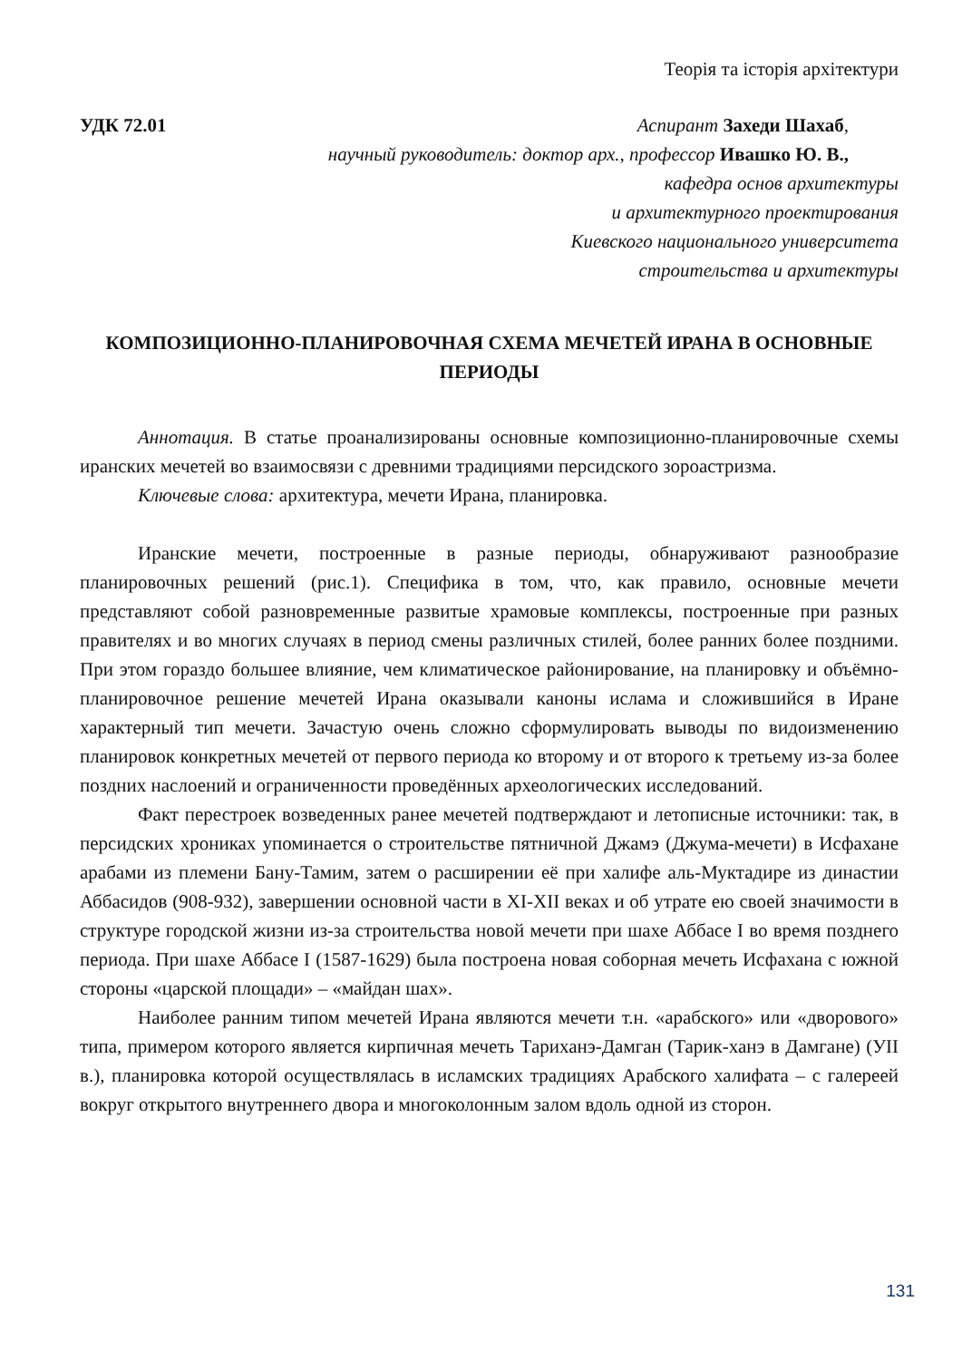Теорія та історія архітектури
УДК 72.01 Аспирант Захеди Шахаб,
научный руководитель: доктор арх., профессор Ивашко Ю. В.,
кафедра основ архитектуры
и архитектурного проектирования
Киевского национального университета
строительства и архитектуры
КОМПОЗИЦИОННО-ПЛАНИРОВОЧНАЯ СХЕМА МЕЧЕТЕЙ ИРАНА В ОСНОВНЫЕ ПЕРИОДЫ
Аннотация. В статье проанализированы основные композиционно-планировочные схемы иранских мечетей во взаимосвязи с древними традициями персидского зороастризма.
Ключевые слова: архитектура, мечети Ирана, планировка.
Иранские мечети, построенные в разные периоды, обнаруживают разнообразие планировочных решений (рис.1). Специфика в том, что, как правило, основные мечети представляют собой разновременные развитые храмовые комплексы, построенные при разных правителях и во многих случаях в период смены различных стилей, более ранних более поздними. При этом гораздо большее влияние, чем климатическое районирование, на планировку и объёмно-планировочное решение мечетей Ирана оказывали каноны ислама и сложившийся в Иране характерный тип мечети. Зачастую очень сложно сформулировать выводы по видоизменению планировок конкретных мечетей от первого периода ко второму и от второго к третьему из-за более поздних наслоений и ограниченности проведённых археологических исследований.
Факт перестроек возведенных ранее мечетей подтверждают и летописные источники: так, в персидских хрониках упоминается о строительстве пятничной Джамэ (Джума-мечети) в Исфахане арабами из племени Бану-Тамим, затем о расширении её при халифе аль-Муктадире из династии Аббасидов (908-932), завершении основной части в XI-XII веках и об утрате ею своей значимости в структуре городской жизни из-за строительства новой мечети при шахе Аббасе I во время позднего периода. При шахе Аббасе I (1587-1629) была построена новая соборная мечеть Исфахана с южной стороны «царской площади» – «майдан шах».
Наиболее ранним типом мечетей Ирана являются мечети т.н. «арабского» или «дворового» типа, примером которого является кирпичная мечеть Тариханэ-Дамган (Тарик-ханэ в Дамгане) (УІІ в.), планировка которой осуществлялась в исламских традициях Арабского халифата – с галереей вокруг открытого внутреннего двора и многоколонным залом вдоль одной из сторон.
131